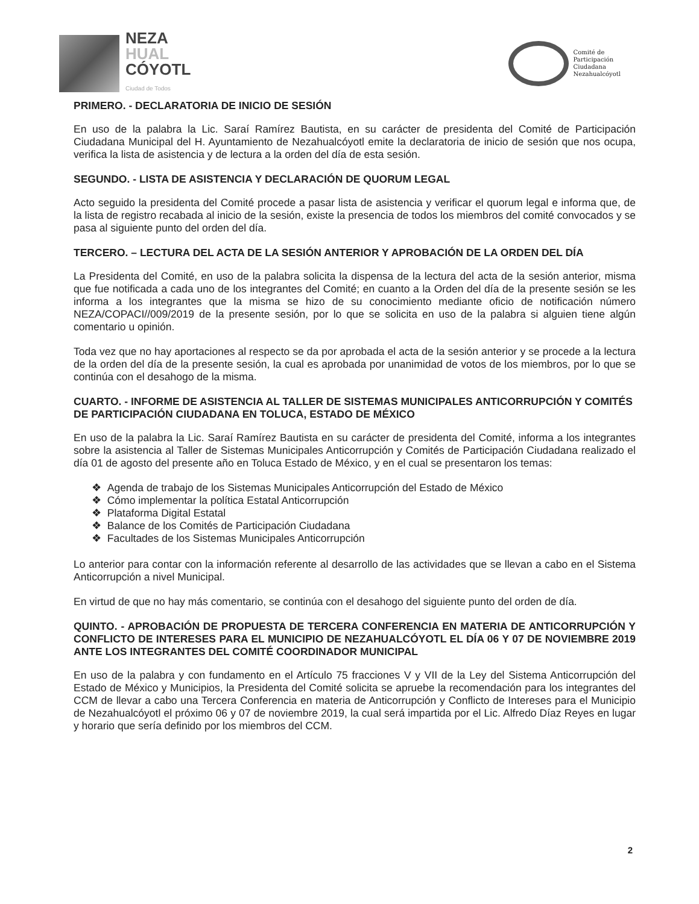NEZA
HUAL
CÓYOTL
Ciudad de Todos
Comité de
Participación
Ciudadana
Nezahualcóyotl
PRIMERO. - DECLARATORIA DE INICIO DE SESIÓN
En uso de la palabra la Lic. Saraí Ramírez Bautista, en su carácter de presidenta del Comité de Participación Ciudadana Municipal del H. Ayuntamiento de Nezahualcóyotl emite la declaratoria de inicio de sesión que nos ocupa, verifica la lista de asistencia y de lectura a la orden del día de esta sesión.
SEGUNDO. - LISTA DE ASISTENCIA Y DECLARACIÓN DE QUORUM LEGAL
Acto seguido la presidenta del Comité procede a pasar lista de asistencia y verificar el quorum legal e informa que, de la lista de registro recabada al inicio de la sesión, existe la presencia de todos los miembros del comité convocados y se pasa al siguiente punto del orden del día.
TERCERO. – LECTURA DEL ACTA DE LA SESIÓN ANTERIOR Y APROBACIÓN DE LA ORDEN DEL DÍA
La Presidenta del Comité, en uso de la palabra solicita la dispensa de la lectura del acta de la sesión anterior, misma que fue notificada a cada uno de los integrantes del Comité; en cuanto a la Orden del día de la presente sesión se les informa a los integrantes que la misma se hizo de su conocimiento mediante oficio de notificación número NEZA/COPACI//009/2019 de la presente sesión, por lo que se solicita en uso de la palabra si alguien tiene algún comentario u opinión.
Toda vez que no hay aportaciones al respecto se da por aprobada el acta de la sesión anterior y se procede a la lectura de la orden del día de la presente sesión, la cual es aprobada por unanimidad de votos de los miembros, por lo que se continúa con el desahogo de la misma.
CUARTO. - INFORME DE ASISTENCIA AL TALLER DE SISTEMAS MUNICIPALES ANTICORRUPCIÓN Y COMITÉS DE PARTICIPACIÓN CIUDADANA EN TOLUCA, ESTADO DE MÉXICO
En uso de la palabra la Lic. Saraí Ramírez Bautista en su carácter de presidenta del Comité, informa a los integrantes sobre la asistencia al Taller de Sistemas Municipales Anticorrupción y Comités de Participación Ciudadana realizado el día 01 de agosto del presente año en Toluca Estado de México, y en el cual se presentaron los temas:
❖ Agenda de trabajo de los Sistemas Municipales Anticorrupción del Estado de México
❖ Cómo implementar la política Estatal Anticorrupción
❖ Plataforma Digital Estatal
❖ Balance de los Comités de Participación Ciudadana
❖ Facultades de los Sistemas Municipales Anticorrupción
Lo anterior para contar con la información referente al desarrollo de las actividades que se llevan a cabo en el Sistema Anticorrupción a nivel Municipal.
En virtud de que no hay más comentario, se continúa con el desahogo del siguiente punto del orden de día.
QUINTO. - APROBACIÓN DE PROPUESTA DE TERCERA CONFERENCIA EN MATERIA DE ANTICORRUPCIÓN Y CONFLICTO DE INTERESES PARA EL MUNICIPIO DE NEZAHUALCÓYOTL EL DÍA 06 Y 07 DE NOVIEMBRE 2019 ANTE LOS INTEGRANTES DEL COMITÉ COORDINADOR MUNICIPAL
En uso de la palabra y con fundamento en el Artículo 75 fracciones V y VII de la Ley del Sistema Anticorrupción del Estado de México y Municipios, la Presidenta del Comité solicita se apruebe la recomendación para los integrantes del CCM de llevar a cabo una Tercera Conferencia en materia de Anticorrupción y Conflicto de Intereses para el Municipio de Nezahualcóyotl el próximo 06 y 07 de noviembre 2019, la cual será impartida por el Lic. Alfredo Díaz Reyes en lugar y horario que sería definido por los miembros del CCM.
2